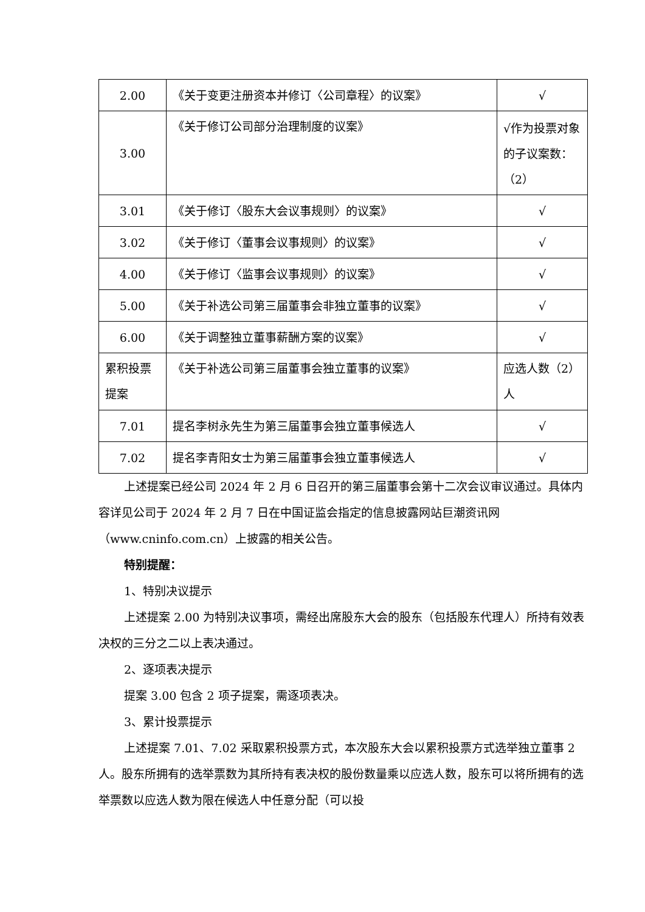| 2.00 | 《关于变更注册资本并修订〈公司章程〉的议案》 | √ |
| 3.00 | 《关于修订公司部分治理制度的议案》 | √作为投票对象的子议案数：（2） |
| 3.01 | 《关于修订〈股东大会议事规则〉的议案》 | √ |
| 3.02 | 《关于修订〈董事会议事规则〉的议案》 | √ |
| 4.00 | 《关于修订〈监事会议事规则〉的议案》 | √ |
| 5.00 | 《关于补选公司第三届董事会非独立董事的议案》 | √ |
| 6.00 | 《关于调整独立董事薪酬方案的议案》 | √ |
| 累积投票提案 | 《关于补选公司第三届董事会独立董事的议案》 | 应选人数（2）人 |
| 7.01 | 提名李树永先生为第三届董事会独立董事候选人 | √ |
| 7.02 | 提名李青阳女士为第三届董事会独立董事候选人 | √ |
上述提案已经公司 2024 年 2 月 6 日召开的第三届董事会第十二次会议审议通过。具体内容详见公司于 2024 年 2 月 7 日在中国证监会指定的信息披露网站巨潮资讯网（www.cninfo.com.cn）上披露的相关公告。
特别提醒：
1、特别决议提示
上述提案 2.00 为特别决议事项，需经出席股东大会的股东（包括股东代理人）所持有效表决权的三分之二以上表决通过。
2、逐项表决提示
提案 3.00 包含 2 项子提案，需逐项表决。
3、累计投票提示
上述提案 7.01、7.02 采取累积投票方式，本次股东大会以累积投票方式选举独立董事 2 人。股东所拥有的选举票数为其所持有表决权的股份数量乘以应选人数，股东可以将所拥有的选举票数以应选人数为限在候选人中任意分配（可以投